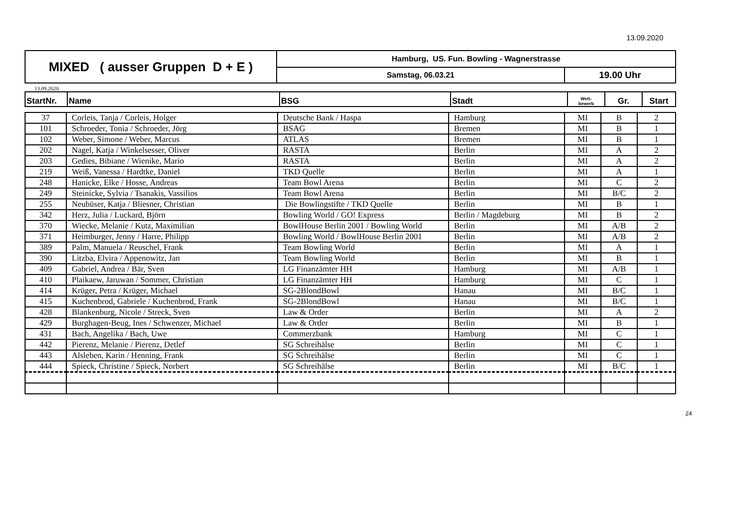13.09.2020
| MIXED ( ausser Gruppen D + E ) | Hamburg, US. Fun. Bowling - Wagnerstrasse | |
| | Samstag, 06.03.21 | 19.00 Uhr |
13.09.2020
| StartNr. | Name | BSG | Stadt | Wett- bewerb | Gr. | Start |
| --- | --- | --- | --- | --- | --- | --- |
| 37 | Corleis, Tanja / Corleis, Holger | Deutsche Bank / Haspa | Hamburg | MI | B | 2 |
| 101 | Schroeder, Tonia / Schroeder, Jörg | BSAG | Bremen | MI | B | 1 |
| 102 | Weber, Simone / Weber, Marcus | ATLAS | Bremen | MI | B | 1 |
| 202 | Nagel, Katja / Winkelsesser, Oliver | RASTA | Berlin | MI | A | 2 |
| 203 | Gedies, Bibiane / Wienike, Mario | RASTA | Berlin | MI | A | 2 |
| 219 | Weiß, Vanessa / Hardtke, Daniel | TKD Quelle | Berlin | MI | A | 1 |
| 248 | Hanicke, Elke / Hosse, Andreas | Team Bowl Arena | Berlin | MI | C | 2 |
| 249 | Steinicke, Sylvia / Tsanakis, Vassilios | Team Bowl Arena | Berlin | MI | B/C | 2 |
| 255 | Neubüser, Katja / Bliesner, Christian | Die Bowlingstifte / TKD Quelle | Berlin | MI | B | 1 |
| 342 | Herz, Julia / Luckard, Björn | Bowling World / GO! Express | Berlin / Magdeburg | MI | B | 2 |
| 370 | Wiecke, Melanie / Kutz, Maximilian | BowlHouse Berlin 2001 / Bowling World | Berlin | MI | A/B | 2 |
| 371 | Heimburger, Jenny / Harre, Philipp | Bowling World / BowlHouse Berlin 2001 | Berlin | MI | A/B | 2 |
| 389 | Palm, Manuela / Reuschel, Frank | Team Bowling World | Berlin | MI | A | 1 |
| 390 | Litzba, Elvira / Appenowitz, Jan | Team Bowling World | Berlin | MI | B | 1 |
| 409 | Gabriel, Andrea / Bär, Sven | LG Finanzämter HH | Hamburg | MI | A/B | 1 |
| 410 | Plaikaew, Jaruwan / Sommer, Christian | LG Finanzämter HH | Hamburg | MI | C | 1 |
| 414 | Krüger, Petra / Krüger, Michael | SG-2BlondBowl | Hanau | MI | B/C | 1 |
| 415 | Kuchenbrod, Gabriele / Kuchenbrod, Frank | SG-2BlondBowl | Hanau | MI | B/C | 1 |
| 428 | Blankenburg, Nicole / Streck, Sven | Law & Order | Berlin | MI | A | 2 |
| 429 | Burghagen-Beug, Ines / Schwenzer, Michael | Law & Order | Berlin | MI | B | 1 |
| 431 | Bach, Angelika / Bach, Uwe | Commerzbank | Hamburg | MI | C | 1 |
| 442 | Pierenz, Melanie / Pierenz, Detlef | SG Schreihälse | Berlin | MI | C | 1 |
| 443 | Alsleben, Karin / Henning, Frank | SG Schreihälse | Berlin | MI | C | 1 |
| 444 | Spieck, Christine / Spieck, Norbert | SG Schreihälse | Berlin | MI | B/C | 1 |
24